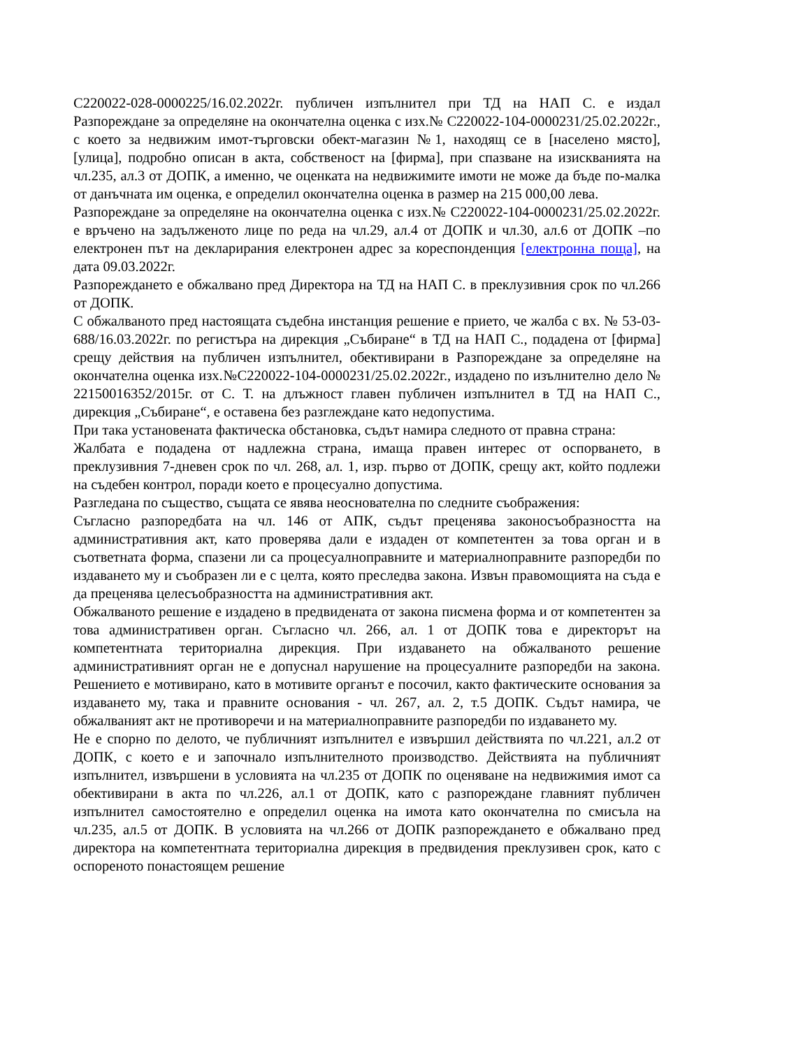С220022-028-0000225/16.02.2022г. публичен изпълнител при ТД на НАП С. е издал Разпореждане за определяне на окончателна оценка с изх.№ С220022-104-0000231/25.02.2022г., с което за недвижим имот-търговски обект-магазин №1, находящ се в [населено място], [улица], подробно описан в акта, собственост на [фирма], при спазване на изискванията на чл.235, ал.3 от ДОПК, а именно, че оценката на недвижимите имоти не може да бъде по-малка от данъчната им оценка, е определил окончателна оценка в размер на 215 000,00 лева.
Разпореждане за определяне на окончателна оценка с изх.№ С220022-104-0000231/25.02.2022г. е връчено на задълженото лице по реда на чл.29, ал.4 от ДОПК и чл.30, ал.6 от ДОПК –по електронен път на декларирания електронен адрес за кореспонденция [електронна поща], на дата 09.03.2022г.
Разпореждането е обжалвано пред Директора на ТД на НАП С. в преклузивния срок по чл.266 от ДОПК.
С обжалваното пред настоящата съдебна инстанция решение е прието, че жалба с вх. № 53-03-688/16.03.2022г. по регистъра на дирекция „Събиране“ в ТД на НАП С., подадена от [фирма] срещу действия на публичен изпълнител, обективирани в Разпореждане за определяне на окончателна оценка изх.№С220022-104-0000231/25.02.2022г., издадено по изълнително дело № 22150016352/2015г. от С. Т. на длъжност главен публичен изпълнител в ТД на НАП С., дирекция „Събиране“, е оставена без разглеждане като недопустима.
При така установената фактическа обстановка, съдът намира следното от правна страна:
Жалбата е подадена от надлежна страна, имаща правен интерес от оспорването, в преклузивния 7-дневен срок по чл. 268, ал. 1, изр. първо от ДОПК, срещу акт, който подлежи на съдебен контрол, поради което е процесуално допустима.
Разгледана по същество, същата се явява неоснователна по следните съображения:
Съгласно разпоредбата на чл. 146 от АПК, съдът преценява законосъобразността на административния акт, като проверява дали е издаден от компетентен за това орган и в съответната форма, спазени ли са процесуалноправните и материалноправните разпоредби по издаването му и съобразен ли е с целта, която преследва закона. Извън правомощията на съда е да преценява целесъобразността на административния акт.
Обжалваното решение е издадено в предвидената от закона писмена форма и от компетентен за това административен орган. Съгласно чл. 266, ал. 1 от ДОПК това е директорът на компетентната териториална дирекция. При издаването на обжалваното решение административният орган не е допуснал нарушение на процесуалните разпоредби на закона. Решението е мотивирано, като в мотивите органът е посочил, както фактическите основания за издаването му, така и правните основания - чл. 267, ал. 2, т.5 ДОПК. Съдът намира, че обжалваният акт не противоречи и на материалноправните разпоредби по издаването му.
Не е спорно по делото, че публичният изпълнител е извършил действията по чл.221, ал.2 от ДОПК, с което е и започнало изпълнителното производство. Действията на публичният изпълнител, извършени в условията на чл.235 от ДОПК по оценяване на недвижимия имот са обективирани в акта по чл.226, ал.1 от ДОПК, като с разпореждане главният публичен изпълнител самостоятелно е определил оценка на имота като окончателна по смисъла на чл.235, ал.5 от ДОПК. В условията на чл.266 от ДОПК разпореждането е обжалвано пред директора на компетентната териториална дирекция в предвидения преклузивен срок, като с оспореното понастоящем решение